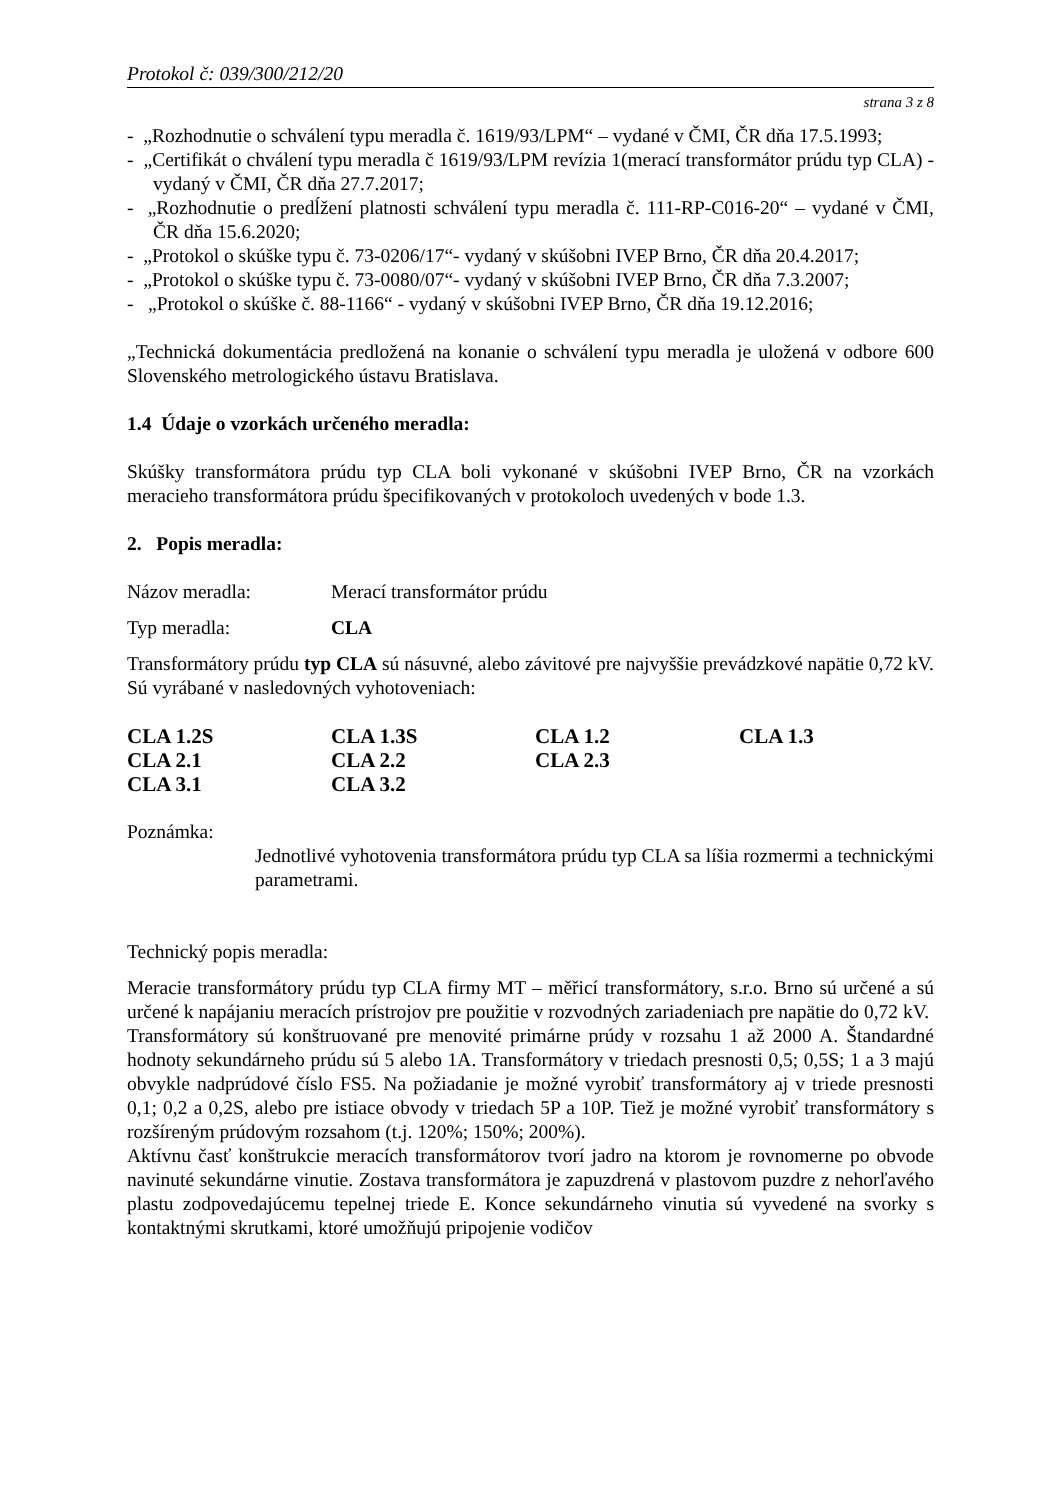Protokol č: 039/300/212/20
strana 3 z 8
- „Rozhodnutie o schválení typu meradla č. 1619/93/LPM“ – vydané v ČMI, ČR dňa 17.5.1993;
- „Certifikát o chválení typu meradla č 1619/93/LPM revízia 1(merací transformátor prúdu typ CLA) - vydaný v ČMI, ČR dňa 27.7.2017;
- „Rozhodnutie o predĺžení platnosti schválení typu meradla č. 111-RP-C016-20“ – vydané v ČMI, ČR dňa 15.6.2020;
- „Protokol o skúške typu č. 73-0206/17“- vydaný v skúšobni IVEP Brno, ČR dňa 20.4.2017;
- „Protokol o skúške typu č. 73-0080/07“- vydaný v skúšobni IVEP Brno, ČR dňa 7.3.2007;
- „Protokol o skúške č. 88-1166“ - vydaný v skúšobni IVEP Brno, ČR dňa 19.12.2016;
„Technická dokumentácia predložená na konanie o schválení typu meradla je uložená v odbore 600 Slovenského metrologického ústavu Bratislava.
1.4 Údaje o vzorkách určeného meradla:
Skúšky transformátora prúdu typ CLA boli vykonané v skúšobni IVEP Brno, ČR na vzorkách meracieho transformátora prúdu špecifikovaných v protokoloch uvedených v bode 1.3.
2. Popis meradla:
Názov meradla: Merací transformátor prúdu
Typ meradla: CLA
Transformátory prúdu typ CLA sú násuvné, alebo závitové pre najvyššie prevádzkové napätie 0,72 kV. Sú vyrábané v nasledovných vyhotoveniach:
CLA 1.2S CLA 1.3S CLA 1.2 CLA 1.3 CLA 2.1 CLA 2.2 CLA 2.3 CLA 3.1 CLA 3.2
Poznámka:
Jednotlivé vyhotovenia transformátora prúdu typ CLA sa líšia rozmermi a technickými parametrami.
Technický popis meradla:
Meracie transformátory prúdu typ CLA firmy MT – měřicí transformátory, s.r.o. Brno sú určené a sú určené k napájaniu meracích prístrojov pre použitie v rozvodných zariadeniach pre napätie do 0,72 kV.
Transformátory sú konštruované pre menovité primárne prúdy v rozsahu 1 až 2000 A. Štandardné hodnoty sekundárneho prúdu sú 5 alebo 1A. Transformátory v triedach presnosti 0,5; 0,5S; 1 a 3 majú obvykle nadprúdové číslo FS5. Na požiadanie je možné vyrobiť transformátory aj v triede presnosti 0,1; 0,2 a 0,2S, alebo pre istiace obvody v triedach 5P a 10P. Tiež je možné vyrobiť transformátory s rozšíreným prúdovým rozsahom (t.j. 120%; 150%; 200%).
Aktívnu časť konštrukcie meracích transformátorov tvorí jadro na ktorom je rovnomerne po obvode navinuté sekundárne vinutie. Zostava transformátora je zapuzdrená v plastovom puzdre z nehorľavého plastu zodpovedajúcemu tepelnej triede E. Konce sekundárneho vinutia sú vyvedené na svorky s kontaktnými skrutkami, ktoré umožňujú pripojenie vodičov